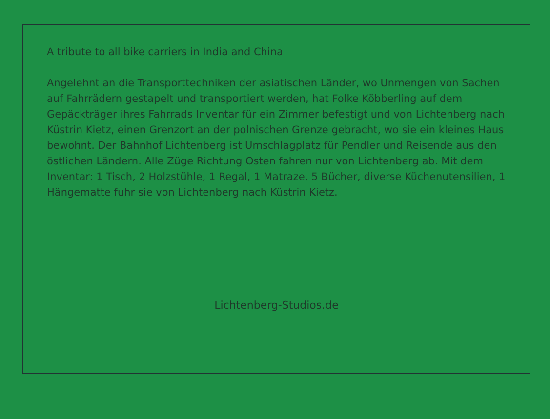A tribute to all bike carriers in India and China
Angelehnt an die Transporttechniken der asiatischen Länder, wo Unmengen von Sachen auf Fahrrädern gestapelt und transportiert werden, hat Folke Köbberling auf dem Gepäckträger ihres Fahrrads Inventar für ein Zimmer befestigt und von Lichtenberg nach Küstrin Kietz, einen Grenzort an der polnischen Grenze gebracht, wo sie ein kleines Haus bewohnt. Der Bahnhof Lichtenberg ist Umschlagplatz für Pendler und Reisende aus den östlichen Ländern. Alle Züge Richtung Osten fahren nur von Lichtenberg ab. Mit dem Inventar: 1 Tisch, 2 Holzstühle, 1 Regal, 1 Matraze, 5 Bücher, diverse Küchenutensilien, 1 Hängematte fuhr sie von Lichtenberg nach Küstrin Kietz.
Lichtenberg-Studios.de